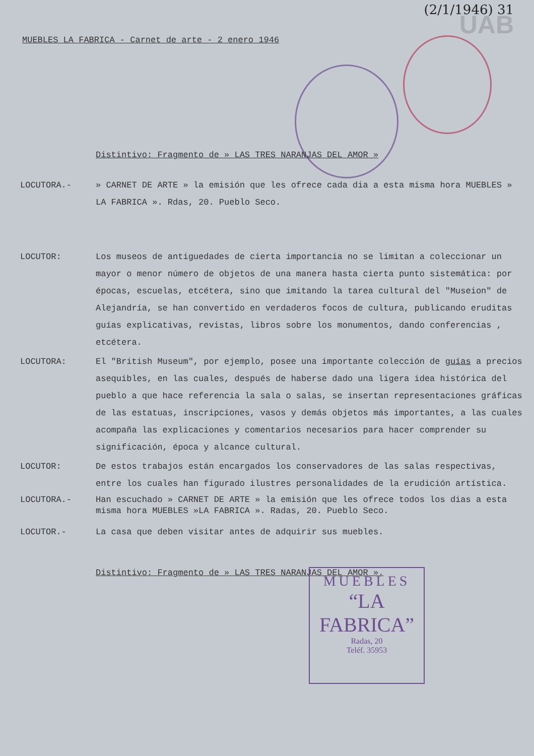(2/1/1946) 31
UAB
MUEBLES LA FABRICA - Carnet de arte - 2 enero 1946
Distintivo: Fragmento de » LAS TRES NARANJAS DEL AMOR »
LOCUTORA.- » CARNET DE ARTE » la emisión que les ofrece cada dia a esta misma hora MUEBLES » LA FABRICA ». Rdas, 20. Pueblo Seco.
LOCUTOR: Los museos de antiguedades de cierta importancia no se limitan a coleccionar un mayor o menor número de objetos de una manera hasta cierta punto sistemática: por épocas, escuelas, etcétera, sino que imitando la tarea cultural del "Museion" de Alejandría, se han convertido en verdaderos focos de cultura, publicando eruditas guías explicativas, revistas, libros sobre los monumentos, dando conferencias , etcétera.
LOCUTORA: El "British Museum", por ejemplo, posee una importante colección de guías a precios asequibles, en las cuales, después de haberse dado una ligera idea histórica del pueblo a que hace referencia la sala o salas, se insertan representaciones gráficas de las estatuas, inscripciones, vasos y demás objetos más importantes, a las cuales acompaña las explicaciones y comentarios necesarios para hacer comprender su significación, época y alcance cultural.
LOCUTOR: De estos trabajos están encargados los conservadores de las salas respectivas, entre los cuales han figurado ilustres personalidades de la erudición artística.
LOCUTORA.- Han escuchado » CARNET DE ARTE » la emisión que les ofrece todos los dias a esta misma hora MUEBLES »LA FABRICA ». Radas, 20. Pueblo Seco.
LOCUTOR.- La casa que deben visitar antes de adquirir sus muebles.
Distintivo: Fragmento de » LAS TRES NARANJAS DEL AMOR ».
MUEBLES
“LA FABRICA”
Radas, 20
Teléf. 35953